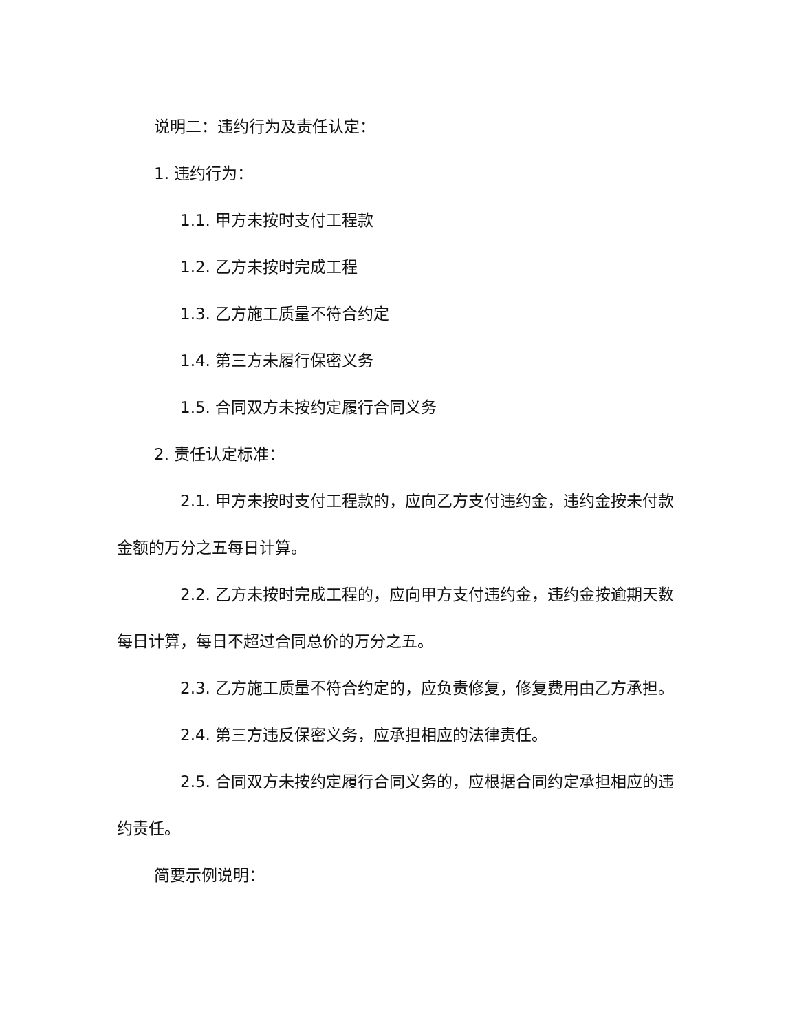说明二：违约行为及责任认定：
1. 违约行为：
1.1. 甲方未按时支付工程款
1.2. 乙方未按时完成工程
1.3. 乙方施工质量不符合约定
1.4. 第三方未履行保密义务
1.5. 合同双方未按约定履行合同义务
2. 责任认定标准：
2.1. 甲方未按时支付工程款的，应向乙方支付违约金，违约金按未付款金额的万分之五每日计算。
2.2. 乙方未按时完成工程的，应向甲方支付违约金，违约金按逾期天数每日计算，每日不超过合同总价的万分之五。
2.3. 乙方施工质量不符合约定的，应负责修复，修复费用由乙方承担。
2.4. 第三方违反保密义务，应承担相应的法律责任。
2.5. 合同双方未按约定履行合同义务的，应根据合同约定承担相应的违约责任。
简要示例说明：